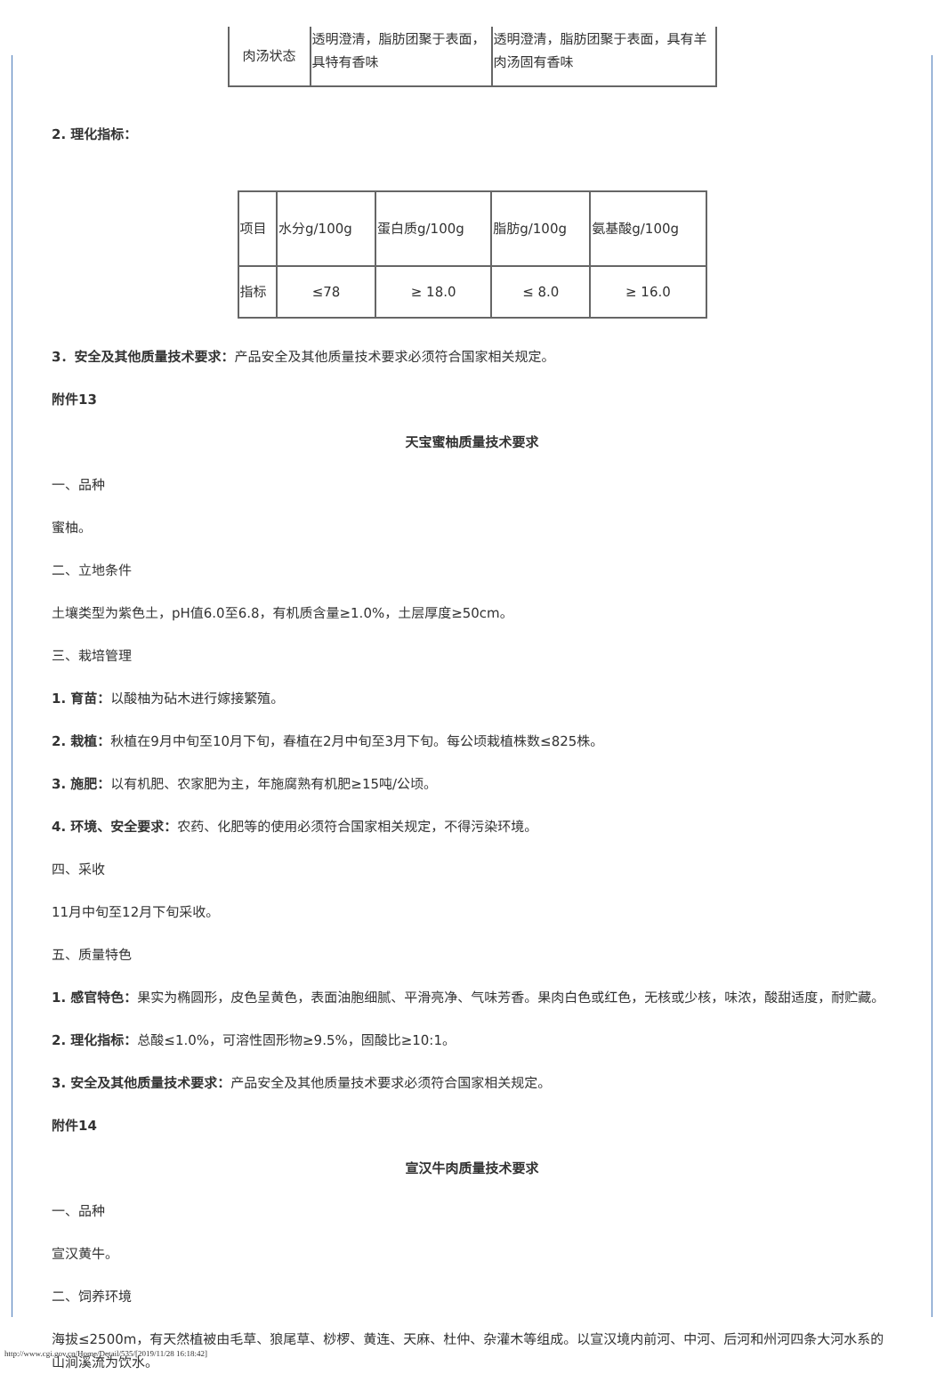| 肉汤状态 | 透明澄清，脂肪团聚于表面，具特有香味 | 透明澄清，脂肪团聚于表面，具有羊肉汤固有香味 |
2. 理化指标：
| 项目 | 水分g/100g | 蛋白质g/100g | 脂肪g/100g | 氨基酸g/100g |
| 指标 | ≤78 | ≥ 18.0 | ≤ 8.0 | ≥ 16.0 |
3．安全及其他质量技术要求：产品安全及其他质量技术要求必须符合国家相关规定。
附件13
天宝蜜柚质量技术要求
一、品种
蜜柚。
二、立地条件
土壤类型为紫色土，pH值6.0至6.8，有机质含量≥1.0%，土层厚度≥50cm。
三、栽培管理
1. 育苗：以酸柚为砧木进行嫁接繁殖。
2. 栽植：秋植在9月中旬至10月下旬，春植在2月中旬至3月下旬。每公顷栽植株数≤825株。
3. 施肥：以有机肥、农家肥为主，年施腐熟有机肥≥15吨/公顷。
4. 环境、安全要求：农药、化肥等的使用必须符合国家相关规定，不得污染环境。
四、采收
11月中旬至12月下旬采收。
五、质量特色
1. 感官特色：果实为椭圆形，皮色呈黄色，表面油胞细腻、平滑亮净、气味芳香。果肉白色或红色，无核或少核，味浓，酸甜适度，耐贮藏。
2. 理化指标：总酸≤1.0%，可溶性固形物≥9.5%，固酸比≥10:1。
3. 安全及其他质量技术要求：产品安全及其他质量技术要求必须符合国家相关规定。
附件14
宣汉牛肉质量技术要求
一、品种
宣汉黄牛。
二、饲养环境
海拔≤2500m，有天然植被由毛草、狼尾草、桫椤、黄连、天麻、杜仲、杂灌木等组成。以宣汉境内前河、中河、后河和州河四条大河水系的山涧溪流为饮水。
http://www.cgi.gov.cn/Home/Detail/535/[2019/11/28 16:18:42]